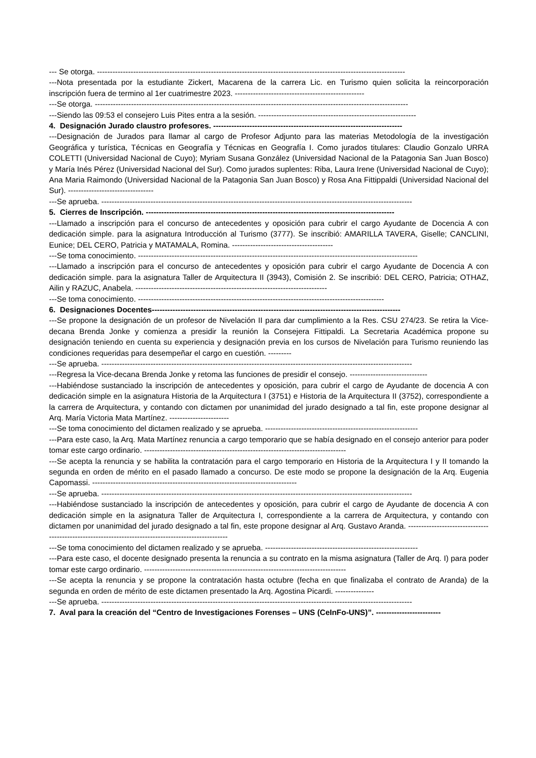--- Se otorga. -----------------------------------------------------------------------------------------------------------------------
---Nota presentada por la estudiante Zickert, Macarena de la carrera Lic. en Turismo quien solicita la reincorporación inscripción fuera de termino al 1er cuatrimestre 2023. --------------------------------------------------
---Se otorga. -------------------------------------------------------------------------------------------------------------------------
---Siendo las 09:53 el consejero Luis Pites entra a la sesión. -------------------------------------------------------------
4. Designación Jurado claustro profesores. -------------------------------------------------------------------------
---Designación de Jurados para llamar al cargo de Profesor Adjunto para las materias Metodología de la investigación Geográfica y turística, Técnicas en Geografía y Técnicas en Geografía I. Como jurados titulares: Claudio Gonzalo URRA COLETTI (Universidad Nacional de Cuyo); Myriam Susana González (Universidad Nacional de la Patagonia San Juan Bosco) y María Inés Pérez (Universidad Nacional del Sur). Como jurados suplentes: Riba, Laura Irene (Universidad Nacional de Cuyo); Ana Maria Raimondo (Universidad Nacional de la Patagonia San Juan Bosco) y Rosa Ana Fittippaldi (Universidad Nacional del Sur). ---------------------------------
---Se aprueba. ------------------------------------------------------------------------------------------------------------------------
5. Cierres de Inscripción. ------------------------------------------------------------------------------------------------
---Llamado a inscripción para el concurso de antecedentes y oposición para cubrir el cargo Ayudante de Docencia A con dedicación simple. para la asignatura Introducción al Turismo (3777). Se inscribió: AMARILLA TAVERA, Giselle; CANCLINI, Eunice; DEL CERO, Patricia y MATAMALA, Romina. ---------------------------------------
---Se toma conocimiento. ------------------------------------------------------------------------------------------------------------
---Llamado a inscripción para el concurso de antecedentes y oposición para cubrir el cargo Ayudante de Docencia A con dedicación simple. para la asignatura Taller de Arquitectura II (3943), Comisión 2. Se inscribió: DEL CERO, Patricia; OTHAZ, Ailin y RAZUC, Anabela. --------------------------------------------------------------------------
---Se toma conocimiento. -----------------------------------------------------------------------------------------------
6. Designaciones Docentes------------------------------------------------------------------------------------------------
---Se propone la designación de un profesor de Nivelación II para dar cumplimiento a la Res. CSU 274/23. Se retira la Vice-decana Brenda Jonke y comienza a presidir la reunión la Consejera Fittipaldi. La Secretaria Académica propone su designación teniendo en cuenta su experiencia y designación previa en los cursos de Nivelación para Turismo reuniendo las condiciones requeridas para desempeñar el cargo en cuestión. ---------
---Se aprueba. ------------------------------------------------------------------------------------------------------------------------
---Regresa la Vice-decana Brenda Jonke y retoma las funciones de presidir el consejo. ------------------------------
---Habiéndose sustanciado la inscripción de antecedentes y oposición, para cubrir el cargo de Ayudante de docencia A con dedicación simple en la asignatura Historia de la Arquitectura I (3751) e Historia de la Arquitectura II (3752), correspondiente a la carrera de Arquitectura, y contando con dictamen por unanimidad del jurado designado a tal fin, este propone designar al Arq. María Victoria Mata Martínez. -----------------------
---Se toma conocimiento del dictamen realizado y se aprueba. -----------------------------------------------------------
---Para este caso, la Arq. Mata Martínez renuncia a cargo temporario que se había designado en el consejo anterior para poder tomar este cargo ordinario. ------------------------------------------------------------------------------
---Se acepta la renuncia y se habilita la contratación para el cargo temporario en Historia de la Arquitectura I y II tomando la segunda en orden de mérito en el pasado llamado a concurso. De este modo se propone la designación de la Arq. Eugenia Capomassi. -------------------------------------------------------------------------------
---Se aprueba. ------------------------------------------------------------------------------------------------------------------------
---Habiéndose sustanciado la inscripción de antecedentes y oposición, para cubrir el cargo de Ayudante de docencia A con dedicación simple en la asignatura Taller de Arquitectura I, correspondiente a la carrera de Arquitectura, y contando con dictamen por unanimidad del jurado designado a tal fin, este propone designar al Arq. Gustavo Aranda. ----------------------------------------------------------------------------------------------------
---Se toma conocimiento del dictamen realizado y se aprueba. -----------------------------------------------------------
---Para este caso, el docente designado presenta la renuncia a su contrato en la misma asignatura (Taller de Arq. I) para poder tomar este cargo ordinario. ------------------------------------------------------------------------------
---Se acepta la renuncia y se propone la contratación hasta octubre (fecha en que finalizaba el contrato de Aranda) de la segunda en orden de mérito de este dictamen presentado la Arq. Agostina Picardi. ---------------
---Se aprueba. ------------------------------------------------------------------------------------------------------------------------
7. Aval para la creación del “Centro de Investigaciones Forenses – UNS (CeInFo-UNS)”. -------------------------